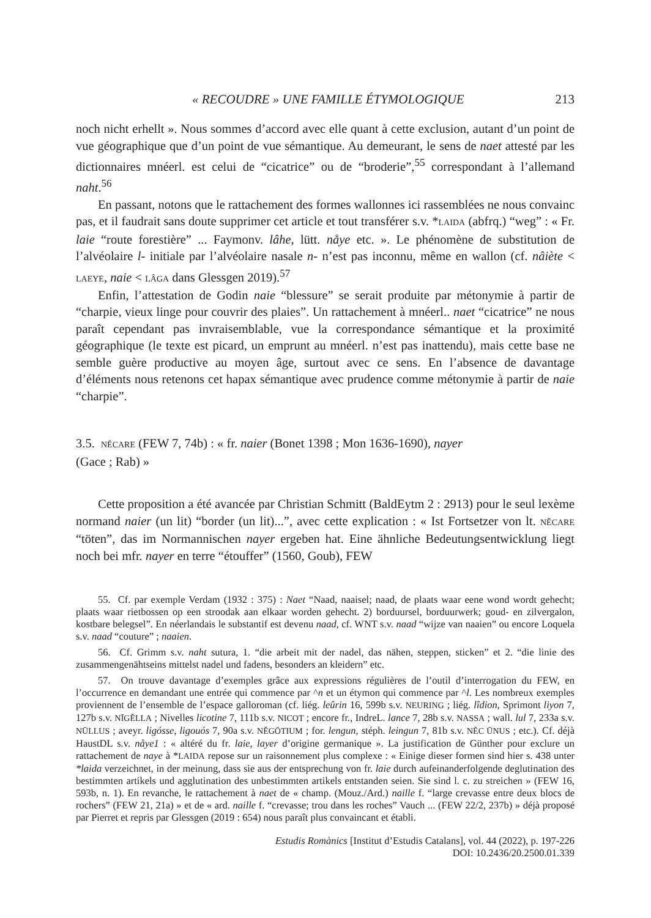« RECOUDRE » UNE FAMILLE ÉTYMOLOGIQUE 213
noch nicht erhellt ». Nous sommes d’accord avec elle quant à cette exclusion, autant d’un point de vue géographique que d’un point de vue sémantique. Au demeurant, le sens de naet attesté par les dictionnaires mnéerl. est celui de “cicatrice” ou de “broderie”,<sup>55</sup> correspondant à l’allemand naht.<sup>56</sup>
En passant, notons que le rattachement des formes wallonnes ici rassemblées ne nous convainc pas, et il faudrait sans doute supprimer cet article et tout transférer s.v. *LAIDA (abfrq.) “weg” : « Fr. laie “route forestière” ... Faymonv. lâhe, lütt. nåye etc. ». Le phénomène de substitution de l’alvéolaire l- initiale par l’alvéolaire nasale n- n’est pas inconnu, même en wallon (cf. nâiète < LAEYE, naie < LÂGA dans Glessgen 2019).<sup>57</sup>
Enfin, l’attestation de Godin naie “blessure” se serait produite par métonymie à partir de “charpie, vieux linge pour couvrir des plaies”. Un rattachement à mnéerl.. naet “cicatrice” ne nous paraît cependant pas invraisemblable, vue la correspondance sémantique et la proximité géographique (le texte est picard, un emprunt au mnéerl. n’est pas inattendu), mais cette base ne semble guère productive au moyen âge, surtout avec ce sens. En l’absence de davantage d’éléments nous retenons cet hapax sémantique avec prudence comme métonymie à partir de naie “charpie”.
3.5. NĔCARE (FEW 7, 74b) : « fr. naier (Bonet 1398 ; Mon 1636-1690), nayer
(Gace ; Rab) »
Cette proposition a été avancée par Christian Schmitt (BaldEytm 2 : 2913) pour le seul lexème normand naier (un lit) “border (un lit)...”, avec cette explication : « Ist Fortsetzer von lt. NĔCARE “töten”, das im Normannischen nayer ergeben hat. Eine ähnliche Bedeutungsentwicklung liegt noch bei mfr. nayer en terre “étouffer” (1560, Goub), FEW
55. Cf. par exemple Verdam (1932 : 375) : Naet “Naad, naaisel; naad, de plaats waar eene wond wordt gehecht; plaats waar rietbossen op een stroodak aan elkaar worden gehecht. 2) borduursel, borduurwerk; goud- en zilvergalon, kostbare belegsel”. En néerlandais le substantif est devenu naad, cf. WNT s.v. naad “wijze van naaien” ou encore Loquela s.v. naad “couture” ; naaien.
56. Cf. Grimm s.v. naht sutura, 1. “die arbeit mit der nadel, das nähen, steppen, sticken” et 2. “die linie des zusammengenähtseins mittelst nadel und fadens, besonders an kleidern” etc.
57. On trouve davantage d’exemples grâce aux expressions régulières de l’outil d’interrogation du FEW, en l’occurrence en demandant une entrée qui commence par ^n et un étymon qui commence par ^l. Les nombreux exemples proviennent de l’ensemble de l’espace galloroman (cf. liég. leûrin 16, 599b s.v. NEURING ; liég. lîdion, Sprimont liyon 7, 127b s.v. NĪGĔLLA ; Nivelles licotine 7, 111b s.v. NICOT ; encore fr., IndreL. lance 7, 28b s.v. NASSA ; wall. lul 7, 233a s.v. NŪLLUS ; aveyr. ligósse, ligouós 7, 90a s.v. NĔGŌTIUM ; for. lengun, stéph. leingun 7, 81b s.v. NĔC ŪNUS ; etc.). Cf. déjà HaustDL s.v. nåye1 : « altéré du fr. laie, layer d’origine germanique ». La justification de Günther pour exclure un rattachement de naye à *LAIDA repose sur un raisonnement plus complexe : « Einige dieser formen sind hier s. 438 unter *laida verzeichnet, in der meinung, dass sie aus der entsprechung von fr. laie durch aufeinanderfolgende deglutination des bestimmten artikels und agglutination des unbestimmten artikels entstanden seien. Sie sind l. c. zu streichen » (FEW 16, 593b, n. 1). En revanche, le rattachement à naet de « champ. (Mouz./Ard.) naille f. “large crevasse entre deux blocs de rochers” (FEW 21, 21a) » et de « ard. naille f. “crevasse; trou dans les roches” Vauch ... (FEW 22/2, 237b) » déjà proposé par Pierret et repris par Glessgen (2019 : 654) nous paraît plus convaincant et établi.
Estudis Romànics [Institut d’Estudis Catalans], vol. 44 (2022), p. 197-226
DOI: 10.2436/20.2500.01.339